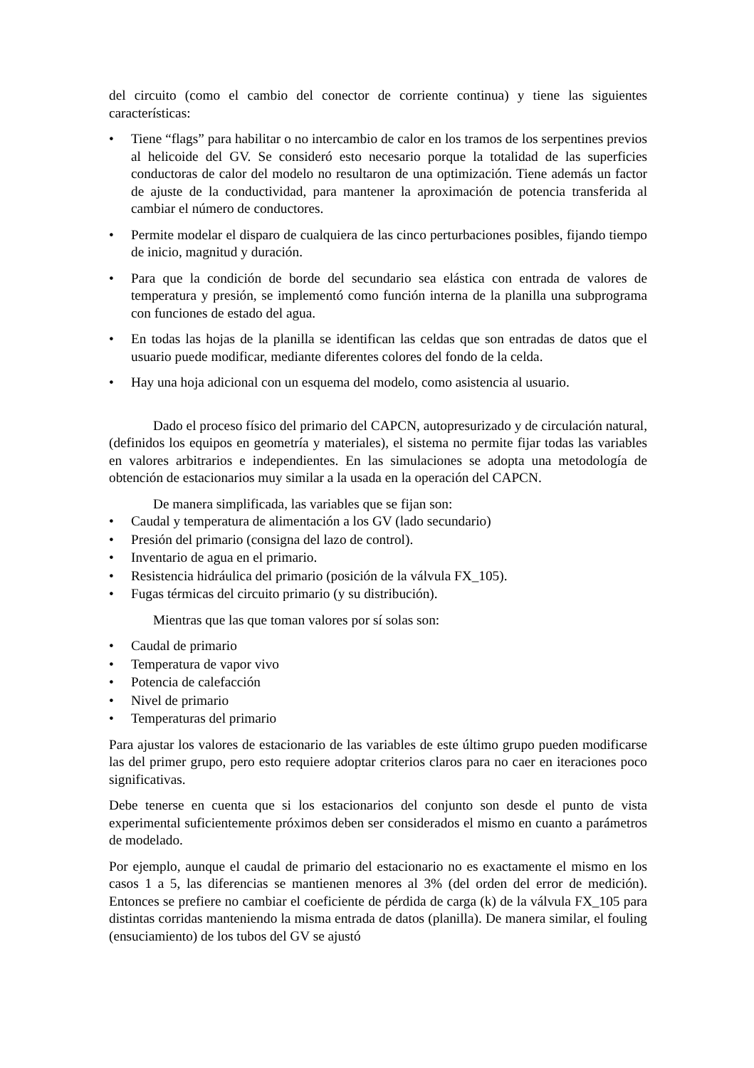del circuito (como el cambio del conector de corriente continua) y tiene las siguientes características:
• Tiene “flags” para habilitar o no intercambio de calor en los tramos de los serpentines previos al helicoide del GV. Se consideró esto necesario porque la totalidad de las superficies conductoras de calor del modelo no resultaron de una optimización. Tiene además un factor de ajuste de la conductividad, para mantener la aproximación de potencia transferida al cambiar el número de conductores.
• Permite modelar el disparo de cualquiera de las cinco perturbaciones posibles, fijando tiempo de inicio, magnitud y duración.
• Para que la condición de borde del secundario sea elástica con entrada de valores de temperatura y presión, se implementó como función interna de la planilla una subprograma con funciones de estado del agua.
• En todas las hojas de la planilla se identifican las celdas que son entradas de datos que el usuario puede modificar, mediante diferentes colores del fondo de la celda.
• Hay una hoja adicional con un esquema del modelo, como asistencia al usuario.
Dado el proceso físico del primario del CAPCN, autopresurizado y de circulación natural, (definidos los equipos en geometría y materiales), el sistema no permite fijar todas las variables en valores arbitrarios e independientes. En las simulaciones se adopta una metodología de obtención de estacionarios muy similar a la usada en la operación del CAPCN.
De manera simplificada, las variables que se fijan son:
• Caudal y temperatura de alimentación a los GV (lado secundario)
• Presión del primario (consigna del lazo de control).
• Inventario de agua en el primario.
• Resistencia hidráulica del primario (posición de la válvula FX_105).
• Fugas térmicas del circuito primario (y su distribución).
Mientras que las que toman valores por sí solas son:
• Caudal de primario
• Temperatura de vapor vivo
• Potencia de calefacción
• Nivel de primario
• Temperaturas del primario
Para ajustar los valores de estacionario de las variables de este último grupo pueden modificarse las del primer grupo, pero esto requiere adoptar criterios claros para no caer en iteraciones poco significativas.
Debe tenerse en cuenta que si los estacionarios del conjunto son desde el punto de vista experimental suficientemente próximos deben ser considerados el mismo en cuanto a parámetros de modelado.
Por ejemplo, aunque el caudal de primario del estacionario no es exactamente el mismo en los casos 1 a 5, las diferencias se mantienen menores al 3% (del orden del error de medición). Entonces se prefiere no cambiar el coeficiente de pérdida de carga (k) de la válvula FX_105 para distintas corridas manteniendo la misma entrada de datos (planilla). De manera similar, el fouling (ensuciamiento) de los tubos del GV se ajustó